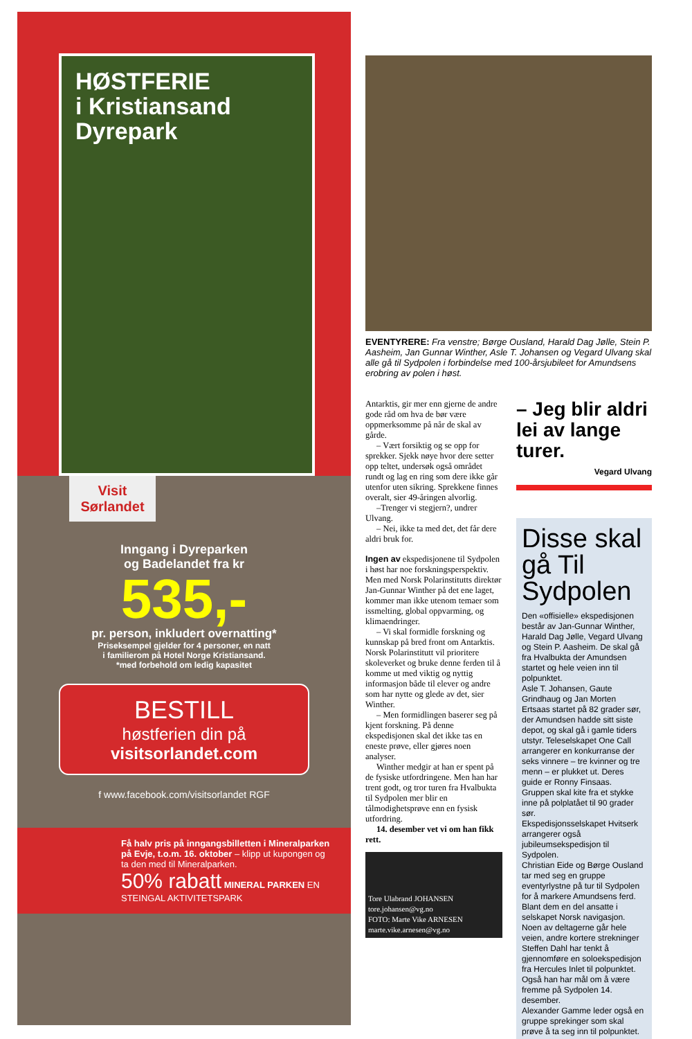HØSTFERIE
i Kristiansand Dyrepark
Visit
Sørlandet
Inngang i Dyreparken
og Badelandet fra kr
535,-
pr. person, inkludert overnatting*
Priseksempel gjelder for 4 personer, en natt
i familierom på Hotel Norge Kristiansand.
*med forbehold om ledig kapasitet
BESTILL
høstferien din på
visitsorlandet.com
f www.facebook.com/visitsorlandet RGF
Få halv pris på inngangsbilletten i Mineralparken på Evje, t.o.m. 16. oktober – klipp ut kupongen og ta den med til Mineralparken.
50% rabatt MINERAL PARKEN EN STEINGAL AKTIVITETSPARK
EVENTYRERE: Fra venstre; Børge Ousland, Harald Dag Jølle, Stein P. Aasheim, Jan Gunnar Winther, Asle T. Johansen og Vegard Ulvang skal alle gå til Sydpolen i forbindelse med 100-årsjubileet for Amundsens erobring av polen i høst.
Antarktis, gir mer enn gjerne de andre gode råd om hva de bør være oppmerksomme på når de skal av gårde.
– Vært forsiktig og se opp for sprekker. Sjekk nøye hvor dere setter opp teltet, undersøk også området rundt og lag en ring som dere ikke går utenfor uten sikring. Sprekkene finnes overalt, sier 49-åringen alvorlig.
–Trenger vi stegjern?, undrer Ulvang.
– Nei, ikke ta med det, det får dere aldri bruk for.
Ingen av ekspedisjonene til Sydpolen i høst har noe forskningsperspektiv. Men med Norsk Polarinstitutts direktør Jan-Gunnar Winther på det ene laget, kommer man ikke utenom temaer som issmelting, global oppvarming, og klimaendringer.
– Vi skal formidle forskning og kunnskap på bred front om Antarktis. Norsk Polarinstitutt vil prioritere skoleverket og bruke denne ferden til å komme ut med viktig og nyttig informasjon både til elever og andre som har nytte og glede av det, sier Winther.
– Men formidlingen baserer seg på kjent forskning. På denne ekspedisjonen skal det ikke tas en eneste prøve, eller gjøres noen analyser.
Winther medgir at han er spent på de fysiske utfordringene. Men han har trent godt, og tror turen fra Hvalbukta til Sydpolen mer blir en tålmodighetsprøve enn en fysisk utfordring.
14. desember vet vi om han fikk rett.
Tore Ulabrand JOHANSEN tore.johansen@vg.no
FOTO: Marte Vike ARNESEN marte.vike.arnesen@vg.no
– Jeg blir aldri lei av lange turer.
Vegard Ulvang
Disse skal gå Til Sydpolen
Den «offisielle» ekspedisjonen består av Jan-Gunnar Winther, Harald Dag Jølle, Vegard Ulvang og Stein P. Aasheim. De skal gå fra Hvalbukta der Amundsen startet og hele veien inn til polpunktet.
Asle T. Johansen, Gaute Grindhaug og Jan Morten Ertsaas startet på 82 grader sør, der Amundsen hadde sitt siste depot, og skal gå i gamle tiders utstyr. Teleselskapet One Call arrangerer en konkurranse der seks vinnere – tre kvinner og tre menn – er plukket ut. Deres guide er Ronny Finsaas. Gruppen skal kite fra et stykke inne på polplatået til 90 grader sør.
Ekspedisjonsselskapet Hvitserk arrangerer også jubileumsekspedisjon til Sydpolen.
Christian Eide og Børge Ousland tar med seg en gruppe eventyrlystne på tur til Sydpolen for å markere Amundsens ferd. Blant dem en del ansatte i selskapet Norsk navigasjon. Noen av deltagerne går hele veien, andre kortere strekninger
Steffen Dahl har tenkt å gjennomføre en soloekspedisjon fra Hercules Inlet til polpunktet. Også han har mål om å være fremme på Sydpolen 14. desember.
Alexander Gamme leder også en gruppe sprekinger som skal prøve å ta seg inn til polpunktet.